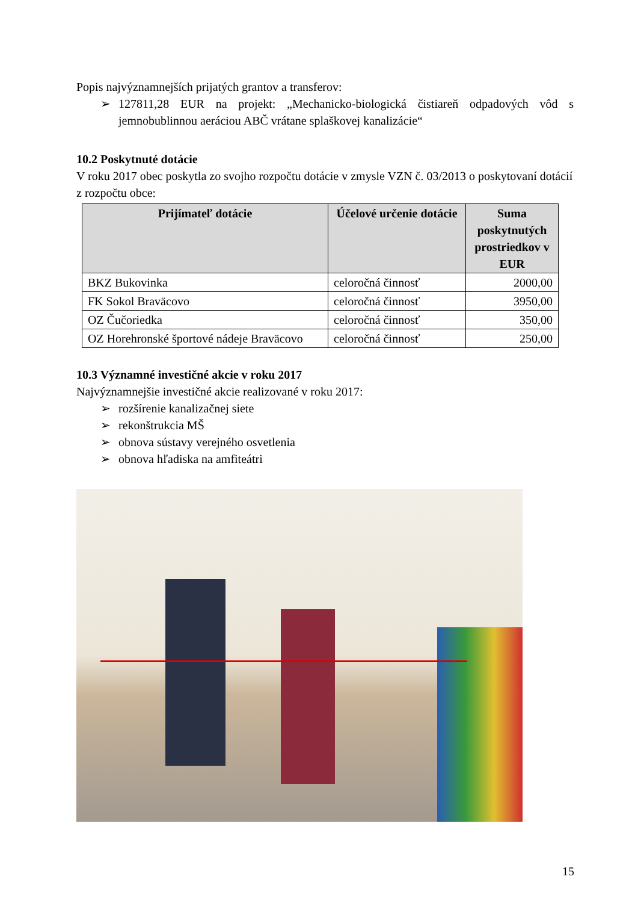Popis najvýznamnejších prijatých grantov a transferov:
➢ 127811,28 EUR na projekt: „Mechanicko-biologická čistiareň odpadových vôd s jemnobublinnou aeráciou ABČ vrátane splaškovej kanalizácie“
10.2 Poskytnuté dotácie
V roku 2017 obec poskytla zo svojho rozpočtu dotácie v zmysle VZN č. 03/2013 o poskytovaní dotácií z rozpočtu obce:
| Prijímateľ dotácie | Účelové určenie dotácie | Suma poskytnutých prostriedkov v EUR |
| --- | --- | --- |
| BKZ Bukovinka | celoročná činnosť | 2000,00 |
| FK Sokol Braväcovo | celoročná činnosť | 3950,00 |
| OZ Čučoriedka | celoročná činnosť | 350,00 |
| OZ Horehronské športové nádeje Braväcovo | celoročná činnosť | 250,00 |
10.3 Významné investičné akcie v roku 2017
Najvýznamnejšie investičné akcie realizované v roku 2017:
➢ rozšírenie kanalizačnej siete
➢ rekonštrukcia MŠ
➢ obnova sústavy verejného osvetlenia
➢ obnova hľadiska na amfiteátri
15